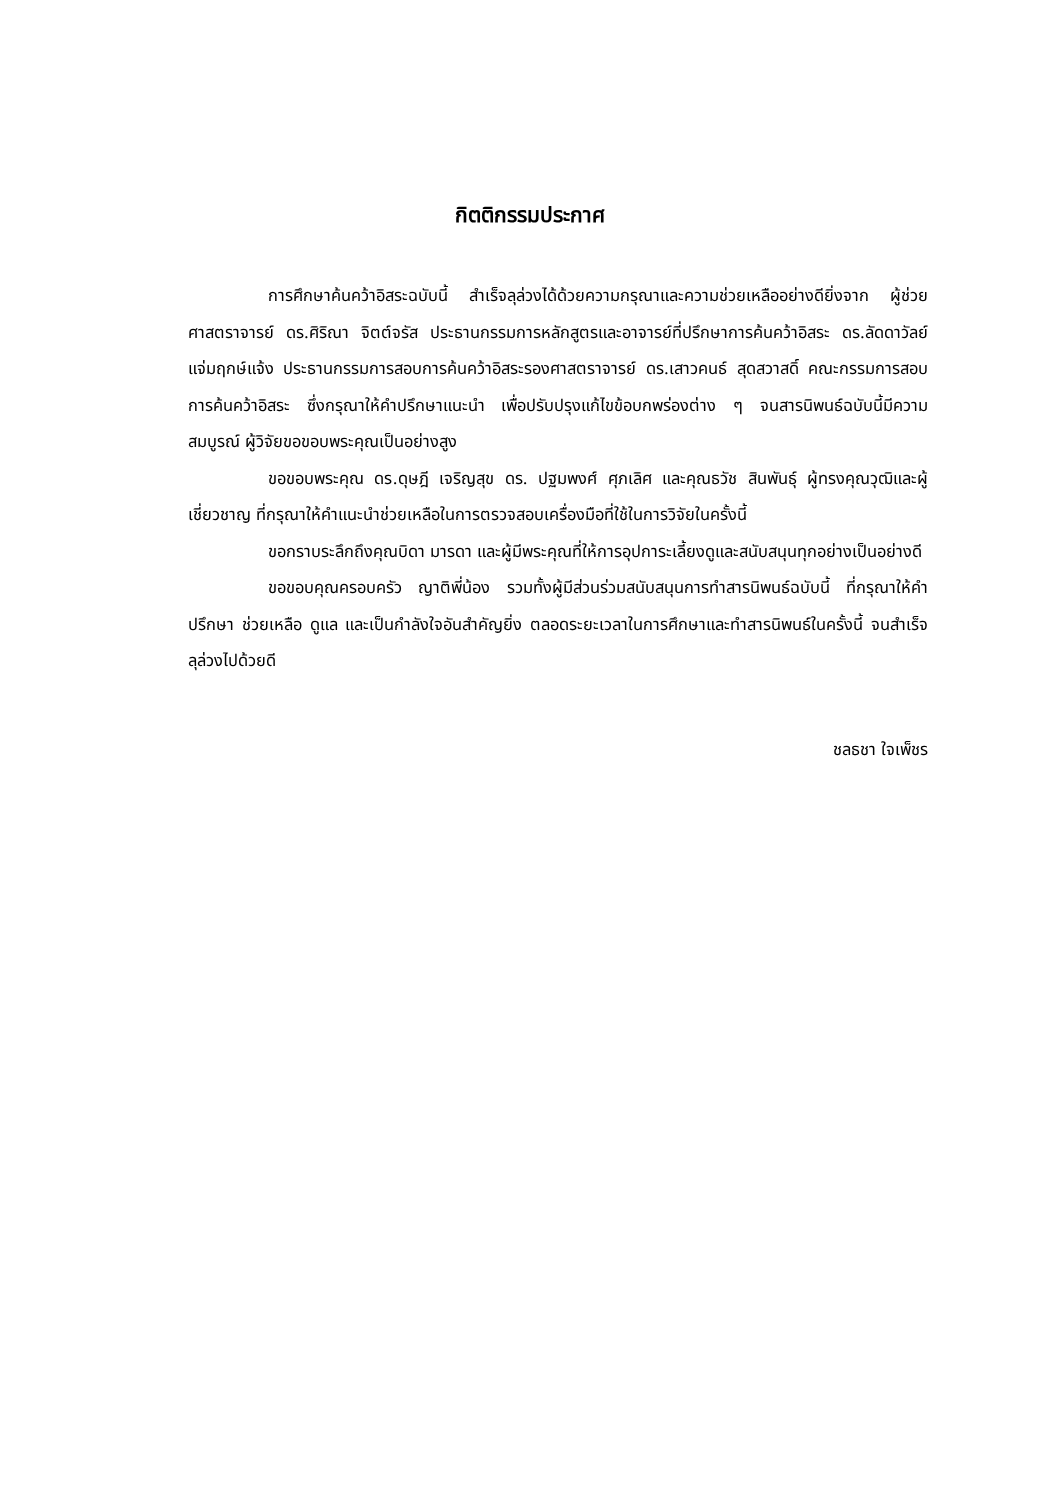กิตติกรรมประกาศ
การศึกษาค้นคว้าอิสระฉบับนี้ สำเร็จลุล่วงได้ด้วยความกรุณาและความช่วยเหลืออย่างดียิ่งจาก ผู้ช่วยศาสตราจารย์ ดร.ศิริณา จิตต์จรัส ประธานกรรมการหลักสูตรและอาจารย์ที่ปรึกษาการค้นคว้าอิสระ ดร.ลัดดาวัลย์ แจ่มฤกษ์แจ้ง ประธานกรรมการสอบการค้นคว้าอิสระรองศาสตราจารย์ ดร.เสาวคนธ์ สุดสวาสดิ์ คณะกรรมการสอบการค้นคว้าอิสระ ซึ่งกรุณาให้คำปรึกษาแนะนำ เพื่อปรับปรุงแก้ไขข้อบกพร่องต่าง ๆ จนสารนิพนธ์ฉบับนี้มีความสมบูรณ์ ผู้วิจัยขอขอบพระคุณเป็นอย่างสูง
ขอขอบพระคุณ ดร.ดุษฎี เจริญสุข ดร. ปฐมพงศ์ ศุภเลิศ และคุณธวัช สินพันธุ์ ผู้ทรงคุณวุฒิและผู้เชี่ยวชาญ ที่กรุณาให้คำแนะนำช่วยเหลือในการตรวจสอบเครื่องมือที่ใช้ในการวิจัยในครั้งนี้
ขอกราบระลึกถึงคุณบิดา มารดา และผู้มีพระคุณที่ให้การอุปการะเลี้ยงดูและสนับสนุนทุกอย่างเป็นอย่างดี
ขอขอบคุณครอบครัว ญาติพี่น้อง รวมทั้งผู้มีส่วนร่วมสนับสนุนการทำสารนิพนธ์ฉบับนี้ ที่กรุณาให้คำปรึกษา ช่วยเหลือ ดูแล และเป็นกำลังใจอันสำคัญยิ่ง ตลอดระยะเวลาในการศึกษาและทำสารนิพนธ์ในครั้งนี้ จนสำเร็จลุล่วงไปด้วยดี
ชลธชา ใจเพ็ชร